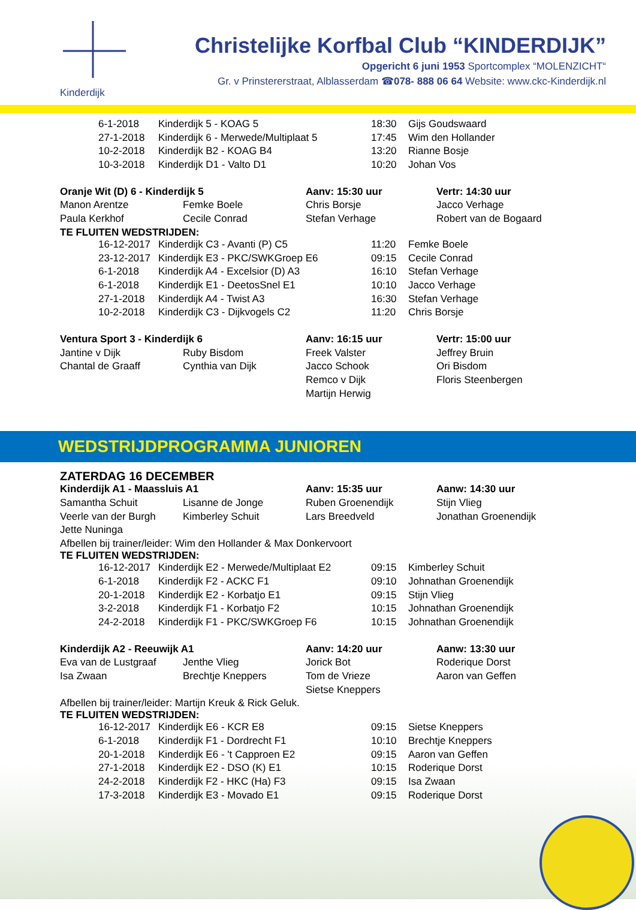Kinderdijk
Christelijke Korfbal Club “KINDERDIJK”
Opgericht 6 juni 1953 Sportcomplex “MOLENZICHT“
Gr. v Prinstererstraat, Alblasserdam ☎078- 888 06 64 Website: www.ckc-Kinderdijk.nl
| 6-1-2018 | Kinderdijk 5 - KOAG 5 | 18:30 | Gijs Goudswaard |
| 27-1-2018 | Kinderdijk 6 - Merwede/Multiplaat 5 | 17:45 | Wim den Hollander |
| 10-2-2018 | Kinderdijk B2 - KOAG B4 | 13:20 | Rianne Bosje |
| 10-3-2018 | Kinderdijk D1 - Valto D1 | 10:20 | Johan Vos |
| Oranje Wit (D) 6 - Kinderdijk 5 | | Aanv: 15:30 uur | Vertr: 14:30 uur |
| Manon Arentze | Femke Boele | Chris Borsje | Jacco Verhage |
| Paula Kerkhof | Cecile Conrad | Stefan Verhage | Robert van de Bogaard |
TE FLUITEN WEDSTRIJDEN:
| 16-12-2017 | Kinderdijk C3 - Avanti (P) C5 | 11:20 | Femke Boele |
| 23-12-2017 | Kinderdijk E3 - PKC/SWKGroep E6 | 09:15 | Cecile Conrad |
| 6-1-2018 | Kinderdijk A4 - Excelsior (D) A3 | 16:10 | Stefan Verhage |
| 6-1-2018 | Kinderdijk E1 - DeetosSnel E1 | 10:10 | Jacco Verhage |
| 27-1-2018 | Kinderdijk A4 - Twist A3 | 16:30 | Stefan Verhage |
| 10-2-2018 | Kinderdijk C3 - Dijkvogels C2 | 11:20 | Chris Borsje |
| Ventura Sport 3 - Kinderdijk 6 | | Aanv: 16:15 uur | Vertr: 15:00 uur |
| Jantine v Dijk | Ruby Bisdom | Freek Valster | Jeffrey Bruin |
| Chantal de Graaff | Cynthia van Dijk | Jacco Schook | Ori Bisdom |
| | | Remco v Dijk | Floris Steenbergen |
| | | Martijn Herwig | |
WEDSTRIJDPROGRAMMA JUNIOREN
ZATERDAG 16 DECEMBER
| Kinderdijk A1 - Maassluis A1 | | Aanv: 15:35 uur | Aanw: 14:30 uur |
| Samantha Schuit | Lisanne de Jonge | Ruben Groenendijk | Stijn Vlieg |
| Veerle van der Burgh | Kimberley Schuit | Lars Breedveld | Jonathan Groenendijk |
| Jette Nuninga | | | |
Afbellen bij trainer/leider: Wim den Hollander & Max Donkervoort
TE FLUITEN WEDSTRIJDEN:
| 16-12-2017 | Kinderdijk E2 - Merwede/Multiplaat E2 | 09:15 | Kimberley Schuit |
| 6-1-2018 | Kinderdijk F2 - ACKC F1 | 09:10 | Johnathan Groenendijk |
| 20-1-2018 | Kinderdijk E2 - Korbatjo E1 | 09:15 | Stijn Vlieg |
| 3-2-2018 | Kinderdijk F1 - Korbatjo F2 | 10:15 | Johnathan Groenendijk |
| 24-2-2018 | Kinderdijk F1 - PKC/SWKGroep F6 | 10:15 | Johnathan Groenendijk |
| Kinderdijk A2 - Reeuwijk A1 | | Aanv: 14:20 uur | Aanw: 13:30 uur |
| Eva van de Lustgraaf | Jenthe Vlieg | Jorick Bot | Roderique Dorst |
| Isa Zwaan | Brechtje Kneppers | Tom de Vrieze | Aaron van Geffen |
| | | Sietse Kneppers | |
Afbellen bij trainer/leider: Martijn Kreuk & Rick Geluk.
TE FLUITEN WEDSTRIJDEN:
| 16-12-2017 | Kinderdijk E6 - KCR E8 | 09:15 | Sietse Kneppers |
| 6-1-2018 | Kinderdijk F1 - Dordrecht F1 | 10:10 | Brechtje Kneppers |
| 20-1-2018 | Kinderdijk E6 - 't Capproen E2 | 09:15 | Aaron van Geffen |
| 27-1-2018 | Kinderdijk E2 - DSO (K) E1 | 10:15 | Roderique Dorst |
| 24-2-2018 | Kinderdijk F2 - HKC (Ha) F3 | 09:15 | Isa Zwaan |
| 17-3-2018 | Kinderdijk E3 - Movado E1 | 09:15 | Roderique Dorst |